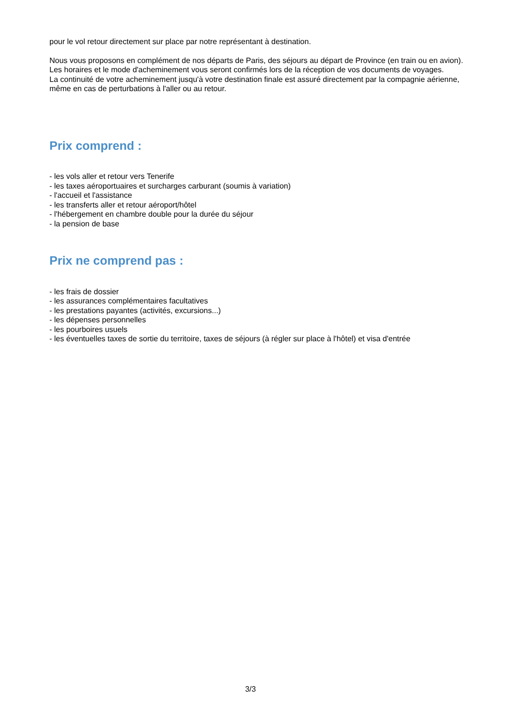pour le vol retour directement sur place par notre représentant à destination.
Nous vous proposons en complément de nos départs de Paris, des séjours au départ de Province (en train ou en avion). Les horaires et le mode d'acheminement vous seront confirmés lors de la réception de vos documents de voyages.
La continuité de votre acheminement jusqu'à votre destination finale est assuré directement par la compagnie aérienne, même en cas de perturbations à l'aller ou au retour.
Prix comprend :
- les vols aller et retour vers Tenerife
- les taxes aéroportuaires et surcharges carburant (soumis à variation)
- l'accueil et l'assistance
- les transferts aller et retour aéroport/hôtel
- l'hébergement en chambre double pour la durée du séjour
- la pension de base
Prix ne comprend pas :
- les frais de dossier
- les assurances complémentaires facultatives
- les prestations payantes (activités, excursions...)
- les dépenses personnelles
- les pourboires usuels
- les éventuelles taxes de sortie du territoire, taxes de séjours (à régler sur place à l'hôtel) et visa d'entrée
3/3